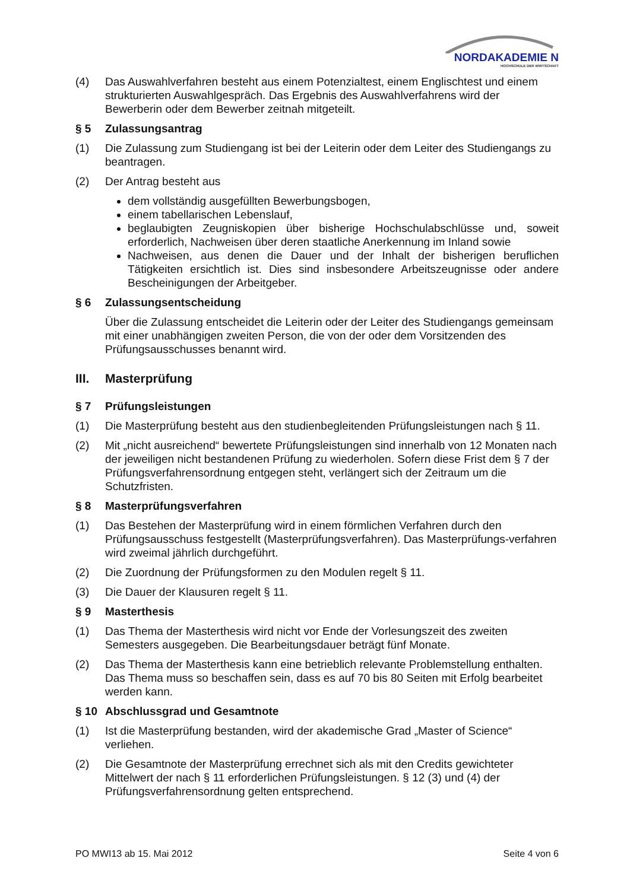NORDAKADEMIE N
HOCHSCHULE DER WIRTSCHAFT
(4) Das Auswahlverfahren besteht aus einem Potenzialtest, einem Englischtest und einem strukturierten Auswahlgespräch. Das Ergebnis des Auswahlverfahrens wird der Bewerberin oder dem Bewerber zeitnah mitgeteilt.
§ 5 Zulassungsantrag
(1) Die Zulassung zum Studiengang ist bei der Leiterin oder dem Leiter des Studiengangs zu beantragen.
(2) Der Antrag besteht aus
dem vollständig ausgefüllten Bewerbungsbogen,
einem tabellarischen Lebenslauf,
beglaubigten Zeugniskopien über bisherige Hochschulabschlüsse und, soweit erforderlich, Nachweisen über deren staatliche Anerkennung im Inland sowie
Nachweisen, aus denen die Dauer und der Inhalt der bisherigen beruflichen Tätigkeiten ersichtlich ist. Dies sind insbesondere Arbeitszeugnisse oder andere Bescheinigungen der Arbeitgeber.
§ 6 Zulassungsentscheidung
Über die Zulassung entscheidet die Leiterin oder der Leiter des Studiengangs gemeinsam mit einer unabhängigen zweiten Person, die von der oder dem Vorsitzenden des Prüfungsausschusses benannt wird.
III. Masterprüfung
§ 7 Prüfungsleistungen
(1) Die Masterprüfung besteht aus den studienbegleitenden Prüfungsleistungen nach § 11.
(2) Mit „nicht ausreichend“ bewertete Prüfungsleistungen sind innerhalb von 12 Monaten nach der jeweiligen nicht bestandenen Prüfung zu wiederholen. Sofern diese Frist dem § 7 der Prüfungsverfahrensordnung entgegen steht, verlängert sich der Zeitraum um die Schutzfristen.
§ 8 Masterprüfungsverfahren
(1) Das Bestehen der Masterprüfung wird in einem förmlichen Verfahren durch den Prüfungsausschuss festgestellt (Masterprüfungsverfahren). Das Masterprüfungs-verfahren wird zweimal jährlich durchgeführt.
(2) Die Zuordnung der Prüfungsformen zu den Modulen regelt § 11.
(3) Die Dauer der Klausuren regelt § 11.
§ 9 Masterthesis
(1) Das Thema der Masterthesis wird nicht vor Ende der Vorlesungszeit des zweiten Semesters ausgegeben. Die Bearbeitungsdauer beträgt fünf Monate.
(2) Das Thema der Masterthesis kann eine betrieblich relevante Problemstellung enthalten. Das Thema muss so beschaffen sein, dass es auf 70 bis 80 Seiten mit Erfolg bearbeitet werden kann.
§ 10 Abschlussgrad und Gesamtnote
(1) Ist die Masterprüfung bestanden, wird der akademische Grad „Master of Science“ verliehen.
(2) Die Gesamtnote der Masterprüfung errechnet sich als mit den Credits gewichteter Mittelwert der nach § 11 erforderlichen Prüfungsleistungen. § 12 (3) und (4) der Prüfungsverfahrensordnung gelten entsprechend.
PO MWI13 ab 15. Mai 2012 Seite 4 von 6